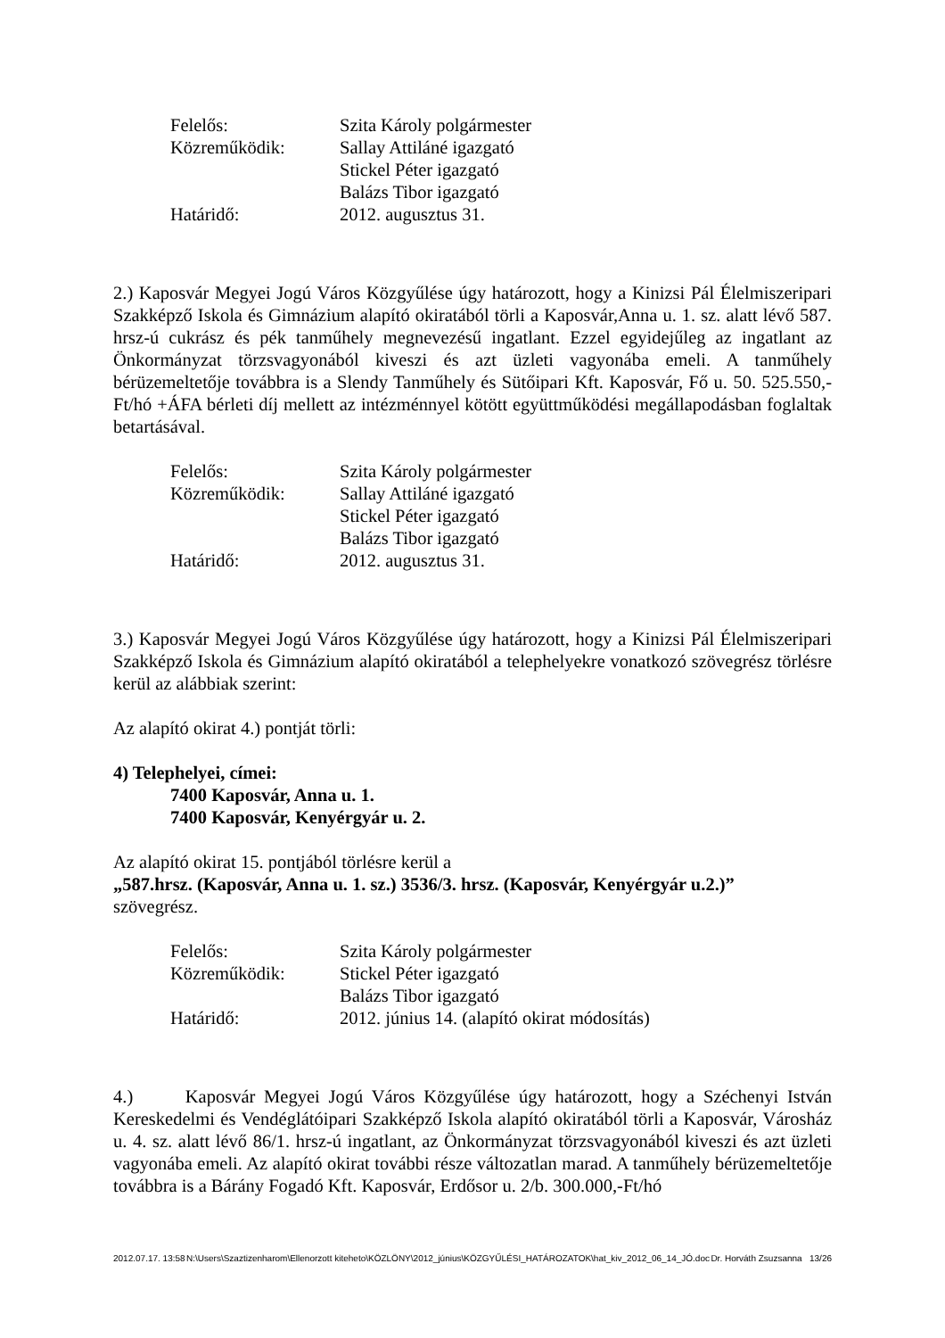Felelős:
Szita Károly polgármester
Közreműködik:
Sallay Attiláné igazgató
Stickel Péter igazgató
Balázs Tibor igazgató
Határidő:
2012. augusztus 31.
2.) Kaposvár Megyei Jogú Város Közgyűlése úgy határozott, hogy a Kinizsi Pál Élelmiszeripari Szakképző Iskola és Gimnázium alapító okiratából törli a Kaposvár,Anna u. 1. sz. alatt lévő 587. hrsz-ú cukrász és pék tanműhely megnevezésű ingatlant. Ezzel egyidejűleg az ingatlant az Önkormányzat törzsvagyonából kiveszi és azt üzleti vagyonába emeli. A tanműhely bérüzemeltetője továbbra is a Slendy Tanműhely és Sütőipari Kft. Kaposvár, Fő u. 50. 525.550,-Ft/hó +ÁFA bérleti díj mellett az intézménnyel kötött együttműködési megállapodásban foglaltak betartásával.
Felelős:
Szita Károly polgármester
Közreműködik:
Sallay Attiláné igazgató
Stickel Péter igazgató
Balázs Tibor igazgató
Határidő:
2012. augusztus 31.
3.) Kaposvár Megyei Jogú Város Közgyűlése úgy határozott, hogy a Kinizsi Pál Élelmiszeripari Szakképző Iskola és Gimnázium alapító okiratából a telephelyekre vonatkozó szövegrész törlésre kerül az alábbiak szerint:
Az alapító okirat 4.) pontját törli:
4) Telephelyei, címei:
7400 Kaposvár, Anna u. 1.
7400 Kaposvár, Kenyérgyár u. 2.
Az alapító okirat 15. pontjából törlésre kerül a
„587.hrsz. (Kaposvár, Anna u. 1. sz.) 3536/3. hrsz. (Kaposvár, Kenyérgyár u.2.)”
szövegrész.
Felelős:
Szita Károly polgármester
Közreműködik:
Stickel Péter igazgató
Balázs Tibor igazgató
Határidő:
2012. június 14. (alapító okirat módosítás)
4.) Kaposvár Megyei Jogú Város Közgyűlése úgy határozott, hogy a Széchenyi István Kereskedelmi és Vendéglátóipari Szakképző Iskola alapító okiratából törli a Kaposvár, Városház u. 4. sz. alatt lévő 86/1. hrsz-ú ingatlant, az Önkormányzat törzsvagyonából kiveszi és azt üzleti vagyonába emeli. Az alapító okirat további része változatlan marad. A tanműhely bérüzemeltetője továbbra is a Bárány Fogadó Kft. Kaposvár, Erdősor u. 2/b. 300.000,-Ft/hó
2012.07.17. 13:58 N:\Users\Szaztizenharom\Ellenorzott kiteheto\KÖZLÖNY\2012_június\KÖZGYŰLÉSI_HATÁROZATOK\hat_kiv_2012_06_14_JÓ.doc Dr. Horváth Zsuzsanna 13/26